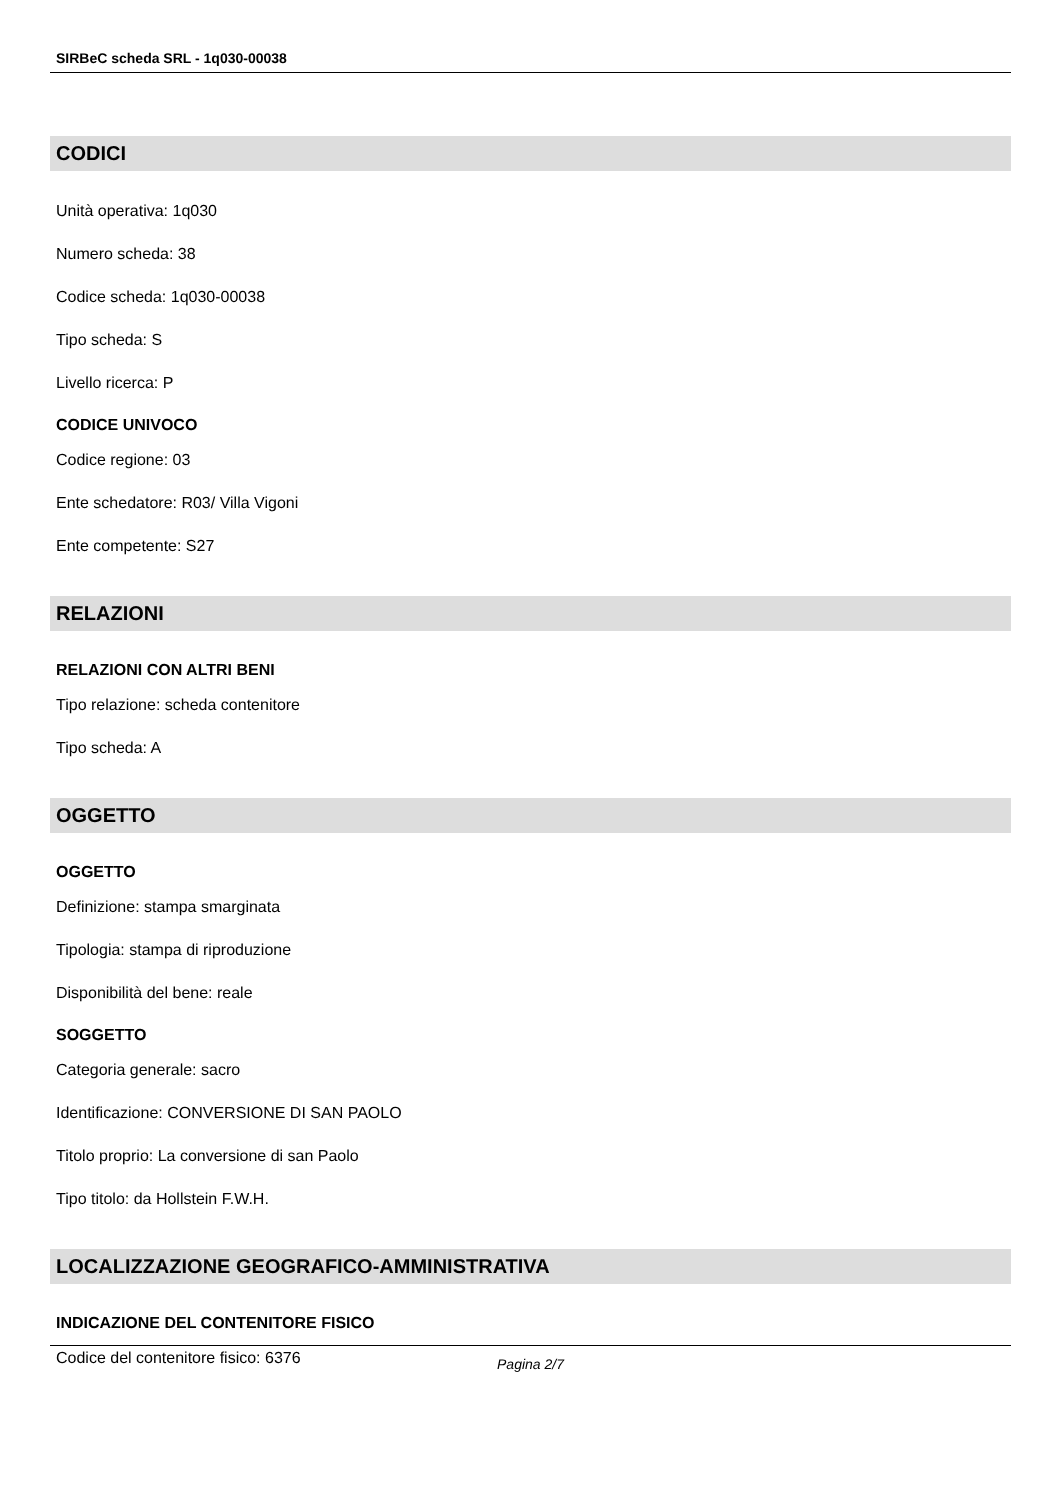SIRBeC scheda SRL - 1q030-00038
CODICI
Unità operativa: 1q030
Numero scheda: 38
Codice scheda: 1q030-00038
Tipo scheda: S
Livello ricerca: P
CODICE UNIVOCO
Codice regione: 03
Ente schedatore: R03/ Villa Vigoni
Ente competente: S27
RELAZIONI
RELAZIONI CON ALTRI BENI
Tipo relazione: scheda contenitore
Tipo scheda: A
OGGETTO
OGGETTO
Definizione: stampa smarginata
Tipologia: stampa di riproduzione
Disponibilità del bene: reale
SOGGETTO
Categoria generale: sacro
Identificazione: CONVERSIONE DI SAN PAOLO
Titolo proprio: La conversione di san Paolo
Tipo titolo: da Hollstein F.W.H.
LOCALIZZAZIONE GEOGRAFICO-AMMINISTRATIVA
INDICAZIONE DEL CONTENITORE FISICO
Codice del contenitore fisico: 6376
Pagina 2/7